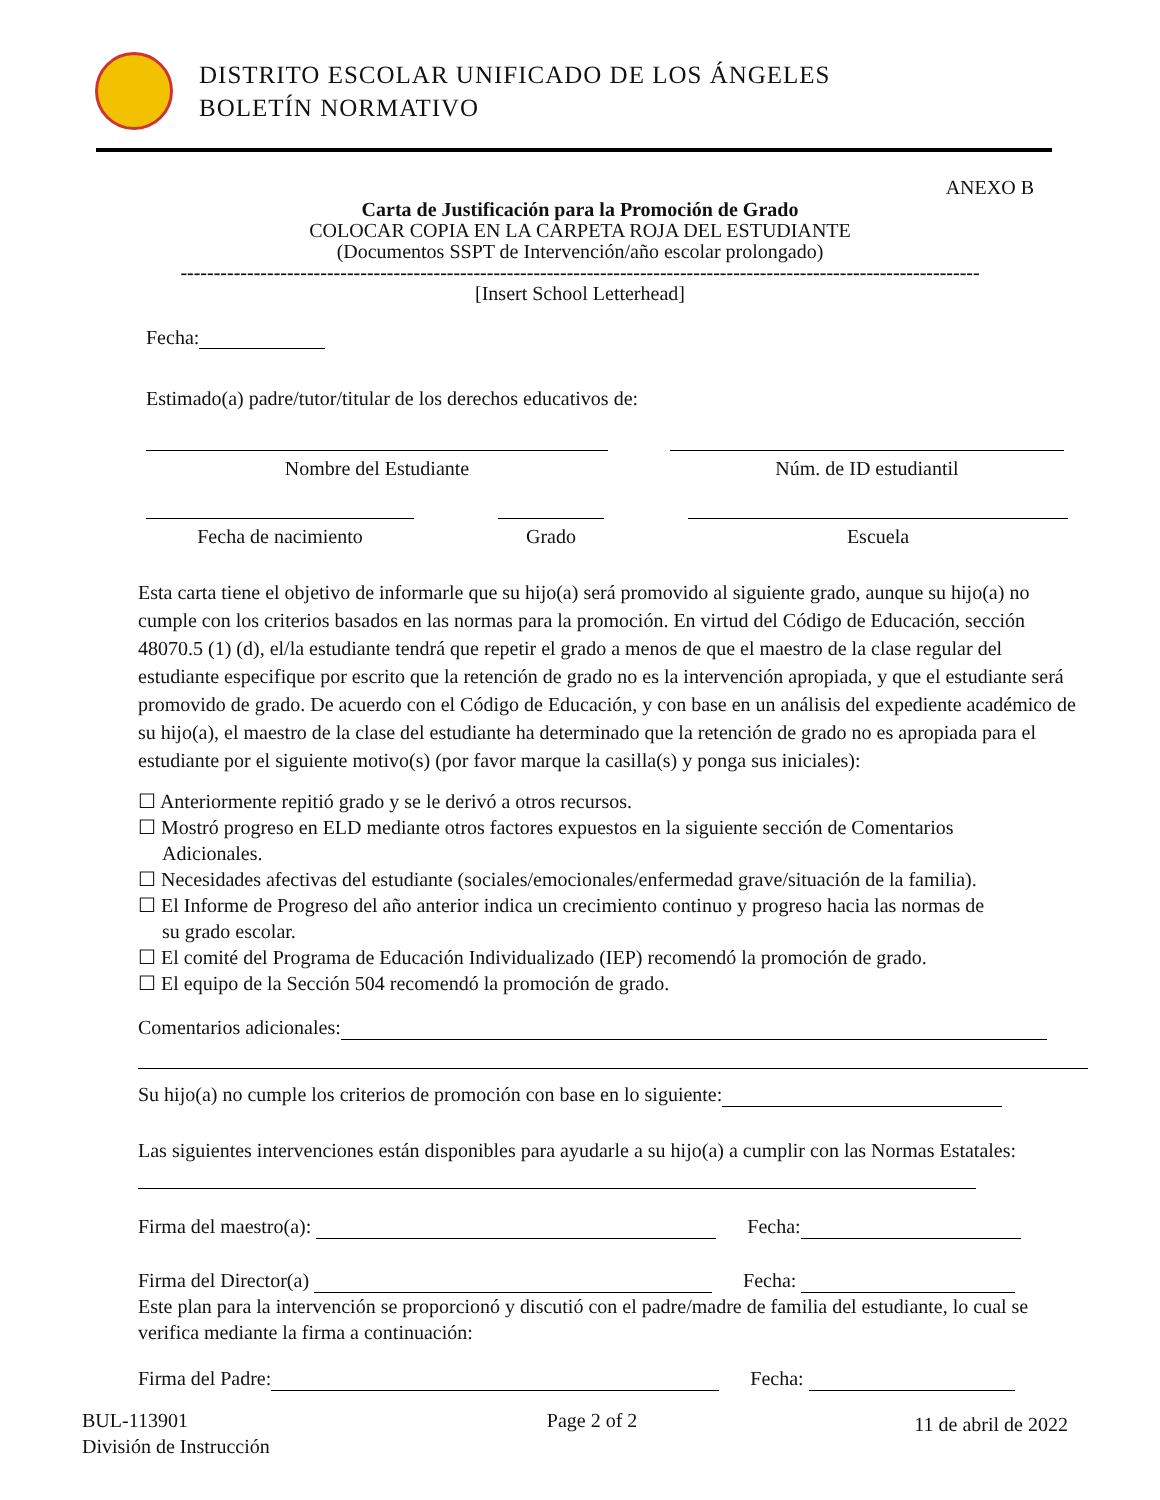DISTRITO ESCOLAR UNIFICADO DE LOS ÁNGELES
BOLETÍN NORMATIVO
ANEXO B
Carta de Justificación para la Promoción de Grado
COLOCAR COPIA EN LA CARPETA ROJA DEL ESTUDIANTE
(Documentos SSPT de Intervención/año escolar prolongado)
------------------------------------------------------------------------------------------------------------------------
[Insert School Letterhead]
Fecha:
Estimado(a) padre/tutor/titular de los derechos educativos de:
Nombre del Estudiante Núm. de ID estudiantil
Fecha de nacimiento Grado Escuela
Esta carta tiene el objetivo de informarle que su hijo(a) será promovido al siguiente grado, aunque su hijo(a) no cumple con los criterios basados en las normas para la promoción. En virtud del Código de Educación, sección 48070.5 (1) (d), el/la estudiante tendrá que repetir el grado a menos de que el maestro de la clase regular del estudiante especifique por escrito que la retención de grado no es la intervención apropiada, y que el estudiante será promovido de grado. De acuerdo con el Código de Educación, y con base en un análisis del expediente académico de su hijo(a), el maestro de la clase del estudiante ha determinado que la retención de grado no es apropiada para el estudiante por el siguiente motivo(s) (por favor marque la casilla(s) y ponga sus iniciales):
☐ Anteriormente repitió grado y se le derivó a otros recursos.
☐ Mostró progreso en ELD mediante otros factores expuestos en la siguiente sección de Comentarios
Adicionales.
☐ Necesidades afectivas del estudiante (sociales/emocionales/enfermedad grave/situación de la familia).
☐ El Informe de Progreso del año anterior indica un crecimiento continuo y progreso hacia las normas de
su grado escolar.
☐ El comité del Programa de Educación Individualizado (IEP) recomendó la promoción de grado.
☐ El equipo de la Sección 504 recomendó la promoción de grado.
Comentarios adicionales:
Su hijo(a) no cumple los criterios de promoción con base en lo siguiente:
Las siguientes intervenciones están disponibles para ayudarle a su hijo(a) a cumplir con las Normas Estatales:
Firma del maestro(a): Fecha:
Firma del Director(a) Fecha:
Este plan para la intervención se proporcionó y discutió con el padre/madre de familia del estudiante, lo cual se verifica mediante la firma a continuación:
Firma del Padre: Fecha:
BUL-113901
División de Instrucción
Page 2 of 2
11 de abril de 2022